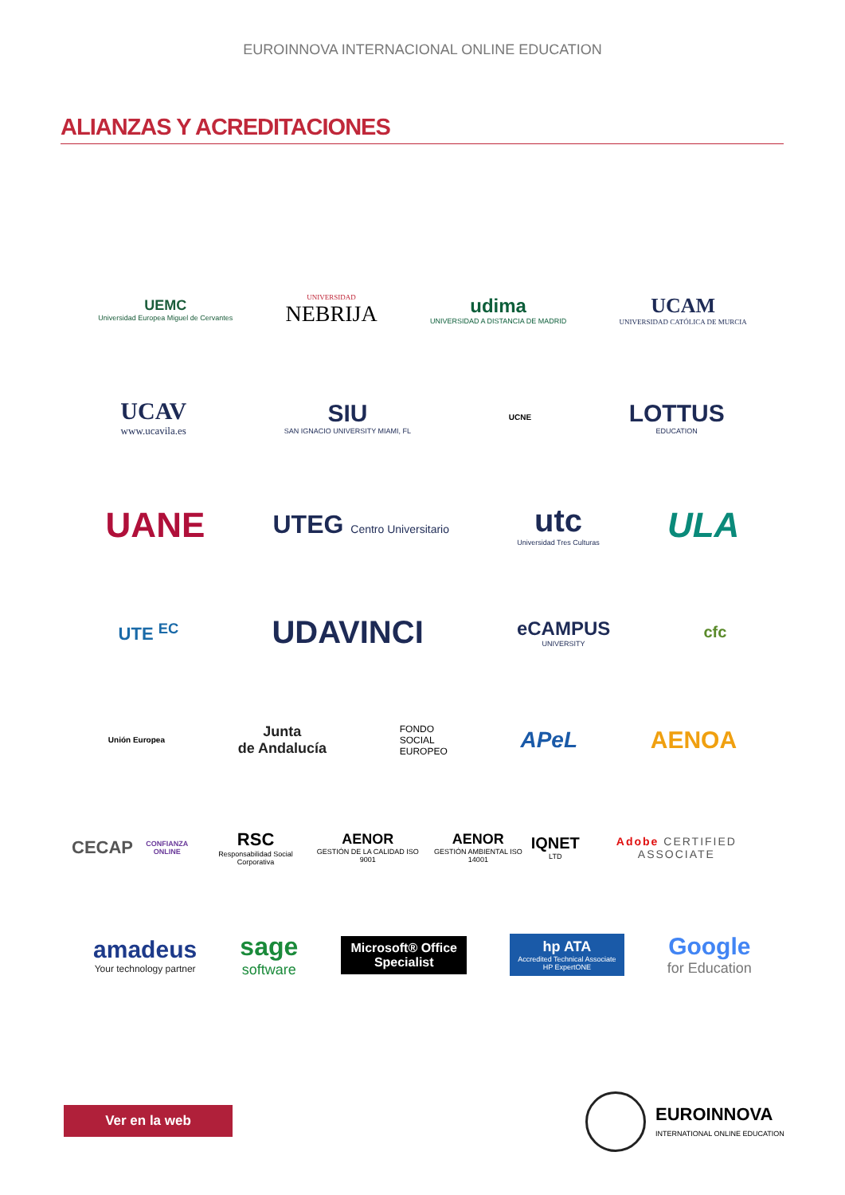EUROINNOVA INTERNACIONAL ONLINE EDUCATION
ALIANZAS Y ACREDITACIONES
UEMC
Universidad Europea Miguel de Cervantes
UNIVERSIDAD
NEBRIJA
udima
UNIVERSIDAD A DISTANCIA DE MADRID
UCAM
UNIVERSIDAD CATÓLICA DE MURCIA
UCAV
www.ucavila.es
SIU
SAN IGNACIO UNIVERSITY MIAMI, FL
UCNE
LOTTUS
EDUCATION
UANE
UTEG Centro Universitario
utc
Universidad Tres Culturas
ULA
UTE <sup>EC</sup>
UDAVINCI
eCAMPUS
UNIVERSITY
cfc
Unión Europea
Junta
de Andalucía
FONDO
SOCIAL
EUROPEO
APeL AENOA
CECAP
CONFIANZA ONLINE
RSC
Responsabilidad Social Corporativa
AENOR
GESTIÓN DE LA CALIDAD ISO 9001
AENOR
GESTIÓN AMBIENTAL ISO 14001
IQNET
LTD
Adobe CERTIFIED ASSOCIATE
amadeus
Your technology partner
sage
software
Microsoft® Office
Specialist
hp ATA
Accredited Technical Associate
HP ExpertONE
Google
for Education
Ver en la web
EUROINNOVA
INTERNATIONAL ONLINE EDUCATION